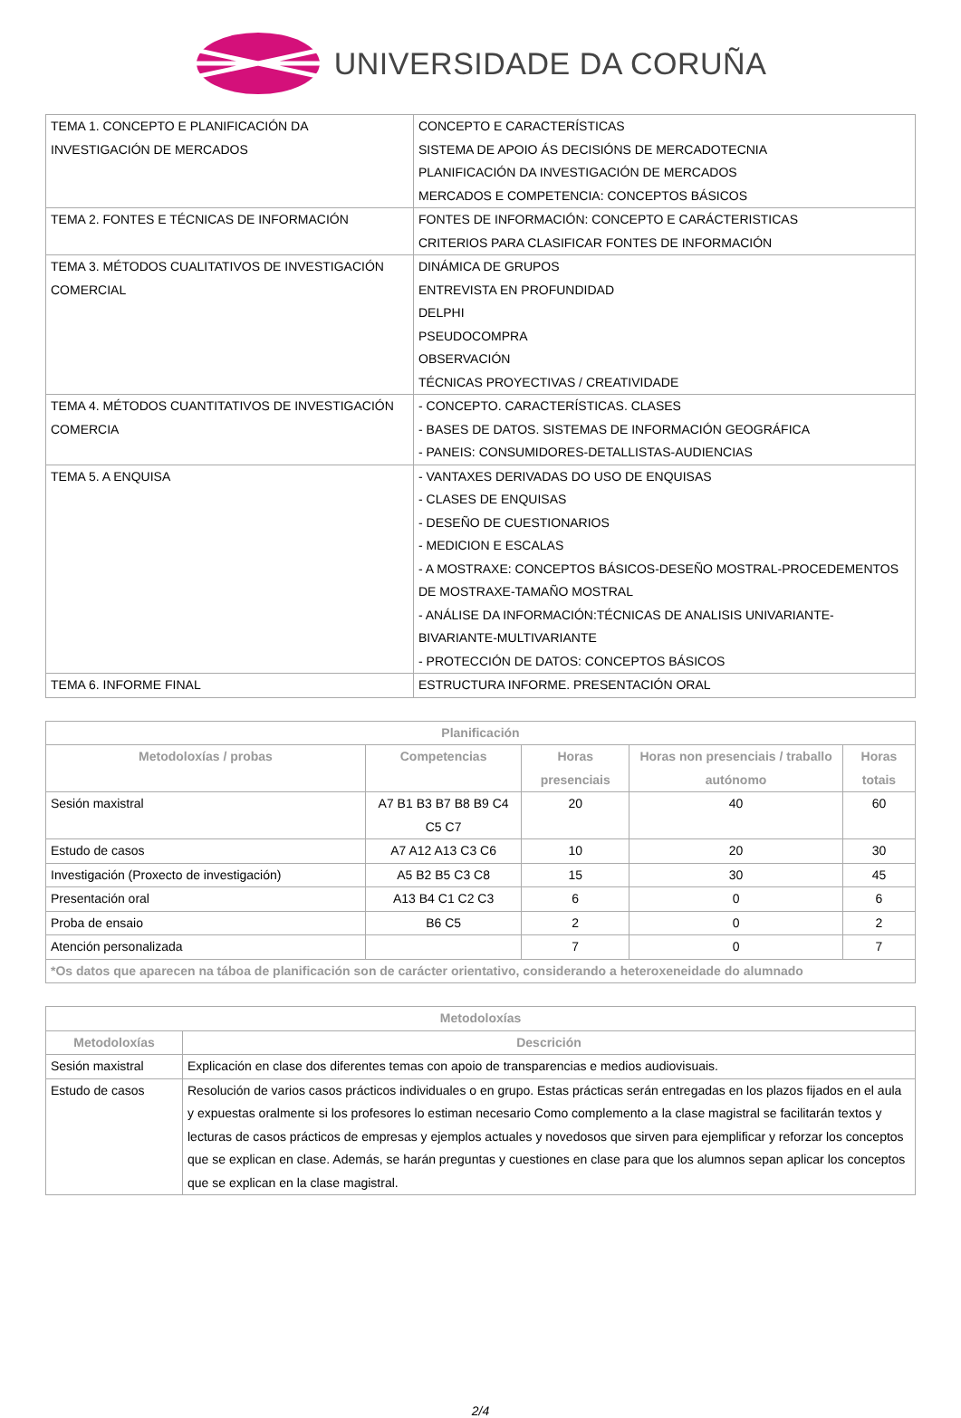UNIVERSIDADE DA CORUÑA
| TEMA 1. CONCEPTO E PLANIFICACIÓN DA INVESTIGACIÓN DE MERCADOS | CONCEPTO E CARACTERÍSTICAS SISTEMA DE APOIO ÁS DECISIÓNS DE MERCADOTECNIA PLANIFICACIÓN DA INVESTIGACIÓN DE MERCADOS MERCADOS E COMPETENCIA: CONCEPTOS BÁSICOS |
| TEMA 2. FONTES E TÉCNICAS DE INFORMACIÓN | FONTES DE INFORMACIÓN: CONCEPTO E CARÁCTERISTICAS CRITERIOS PARA CLASIFICAR FONTES DE INFORMACIÓN |
| TEMA 3. MÉTODOS CUALITATIVOS DE INVESTIGACIÓN COMERCIAL | DINÁMICA DE GRUPOS ENTREVISTA EN PROFUNDIDAD DELPHI PSEUDOCOMPRA OBSERVACIÓN TÉCNICAS PROYECTIVAS / CREATIVIDADE |
| TEMA 4. MÉTODOS CUANTITATIVOS DE INVESTIGACIÓN COMERCIA | - CONCEPTO. CARACTERÍSTICAS. CLASES - BASES DE DATOS. SISTEMAS DE INFORMACIÓN GEOGRÁFICA - PANEIS: CONSUMIDORES-DETALLISTAS-AUDIENCIAS |
| TEMA 5. A ENQUISA | - VANTAXES DERIVADAS DO USO DE ENQUISAS - CLASES DE ENQUISAS - DESEÑO DE CUESTIONARIOS - MEDICION E ESCALAS - A MOSTRAXE: CONCEPTOS BÁSICOS-DESEÑO MOSTRAL-PROCEDEMENTOS DE MOSTRAXE-TAMAÑO MOSTRAL - ANÁLISE DA INFORMACIÓN:TÉCNICAS DE ANALISIS UNIVARIANTE-BIVARIANTE-MULTIVARIANTE - PROTECCIÓN DE DATOS: CONCEPTOS BÁSICOS |
| TEMA 6. INFORME FINAL | ESTRUCTURA INFORME. PRESENTACIÓN ORAL |
| Planificación | | | | |
| --- | --- | --- | --- | --- |
| Metodoloxías / probas | Competencias | Horas presenciais | Horas non presenciais / traballo autónomo | Horas totais |
| Sesión maxistral | A7 B1 B3 B7 B8 B9 C4 C5 C7 | 20 | 40 | 60 |
| Estudo de casos | A7 A12 A13 C3 C6 | 10 | 20 | 30 |
| Investigación (Proxecto de investigación) | A5 B2 B5 C3 C8 | 15 | 30 | 45 |
| Presentación oral | A13 B4 C1 C2 C3 | 6 | 0 | 6 |
| Proba de ensaio | B6 C5 | 2 | 0 | 2 |
| Atención personalizada | | 7 | 0 | 7 |
| *Os datos que aparecen na táboa de planificación son de carácter orientativo, considerando a heteroxeneidade do alumnado | | | | |
| Metodoloxías | |
| --- | --- |
| Metodoloxías | Descrición |
| Sesión maxistral | Explicación en clase dos diferentes temas con apoio de transparencias e medios audiovisuais. |
| Estudo de casos | Resolución de varios casos prácticos individuales o en grupo. Estas prácticas serán entregadas en los plazos fijados en el aula y expuestas oralmente si los profesores lo estiman necesario Como complemento a la clase magistral se facilitarán textos y lecturas de casos prácticos de empresas y ejemplos actuales y novedosos que sirven para ejemplificar y reforzar los conceptos que se explican en clase. Además, se harán preguntas y cuestiones en clase para que los alumnos sepan aplicar los conceptos que se explican en la clase magistral. |
2/4